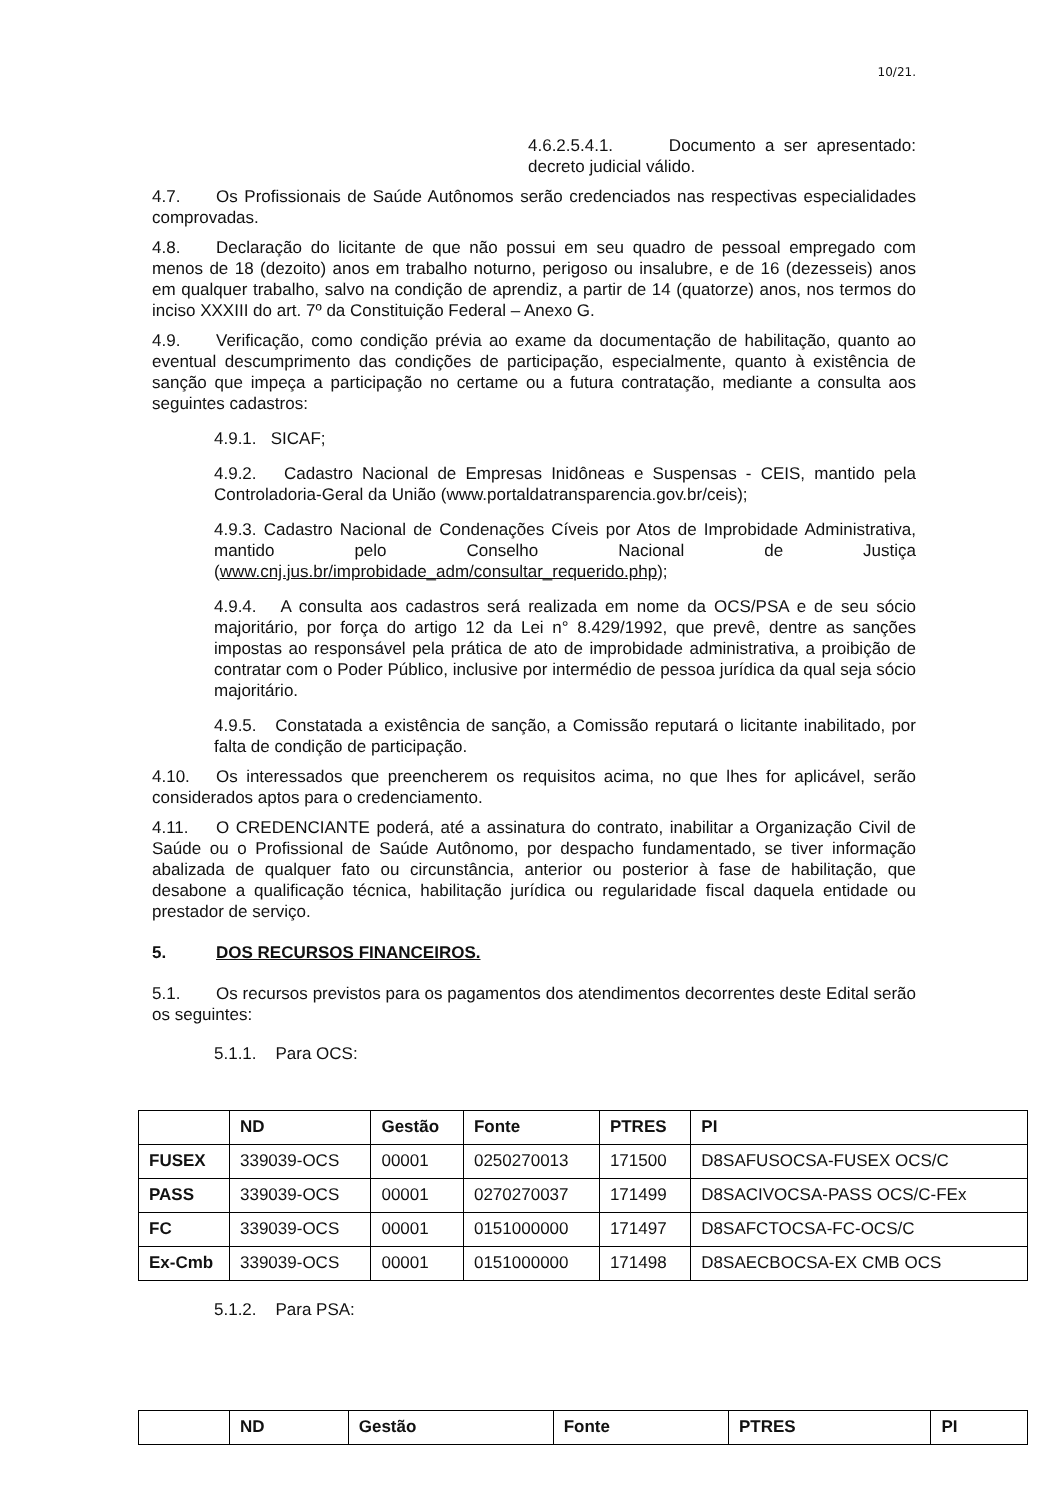10/21.
4.6.2.5.4.1. Documento a ser apresentado: decreto judicial válido.
4.7. Os Profissionais de Saúde Autônomos serão credenciados nas respectivas especialidades comprovadas.
4.8. Declaração do licitante de que não possui em seu quadro de pessoal empregado com menos de 18 (dezoito) anos em trabalho noturno, perigoso ou insalubre, e de 16 (dezesseis) anos em qualquer trabalho, salvo na condição de aprendiz, a partir de 14 (quatorze) anos, nos termos do inciso XXXIII do art. 7º da Constituição Federal – Anexo G.
4.9. Verificação, como condição prévia ao exame da documentação de habilitação, quanto ao eventual descumprimento das condições de participação, especialmente, quanto à existência de sanção que impeça a participação no certame ou a futura contratação, mediante a consulta aos seguintes cadastros:
4.9.1. SICAF;
4.9.2. Cadastro Nacional de Empresas Inidôneas e Suspensas - CEIS, mantido pela Controladoria-Geral da União (www.portaldatransparencia.gov.br/ceis);
4.9.3. Cadastro Nacional de Condenações Cíveis por Atos de Improbidade Administrativa, mantido pelo Conselho Nacional de Justiça (www.cnj.jus.br/improbidade_adm/consultar_requerido.php);
4.9.4. A consulta aos cadastros será realizada em nome da OCS/PSA e de seu sócio majoritário, por força do artigo 12 da Lei n° 8.429/1992, que prevê, dentre as sanções impostas ao responsável pela prática de ato de improbidade administrativa, a proibição de contratar com o Poder Público, inclusive por intermédio de pessoa jurídica da qual seja sócio majoritário.
4.9.5. Constatada a existência de sanção, a Comissão reputará o licitante inabilitado, por falta de condição de participação.
4.10. Os interessados que preencherem os requisitos acima, no que lhes for aplicável, serão considerados aptos para o credenciamento.
4.11. O CREDENCIANTE poderá, até a assinatura do contrato, inabilitar a Organização Civil de Saúde ou o Profissional de Saúde Autônomo, por despacho fundamentado, se tiver informação abalizada de qualquer fato ou circunstância, anterior ou posterior à fase de habilitação, que desabone a qualificação técnica, habilitação jurídica ou regularidade fiscal daquela entidade ou prestador de serviço.
5. DOS RECURSOS FINANCEIROS.
5.1. Os recursos previstos para os pagamentos dos atendimentos decorrentes deste Edital serão os seguintes:
5.1.1. Para OCS:
| | ND | Gestão | Fonte | PTRES | PI |
| --- | --- | --- | --- | --- | --- |
| FUSEX | 339039-OCS | 00001 | 0250270013 | 171500 | D8SAFUSOCSA-FUSEX OCS/C |
| PASS | 339039-OCS | 00001 | 0270270037 | 171499 | D8SACIVOCSA-PASS OCS/C-FEx |
| FC | 339039-OCS | 00001 | 0151000000 | 171497 | D8SAFCTOCSA-FC-OCS/C |
| Ex-Cmb | 339039-OCS | 00001 | 0151000000 | 171498 | D8SAECBOCSA-EX CMB OCS |
5.1.2. Para PSA:
| | ND | Gestão | Fonte | PTRES | PI |
| --- | --- | --- | --- | --- | --- |